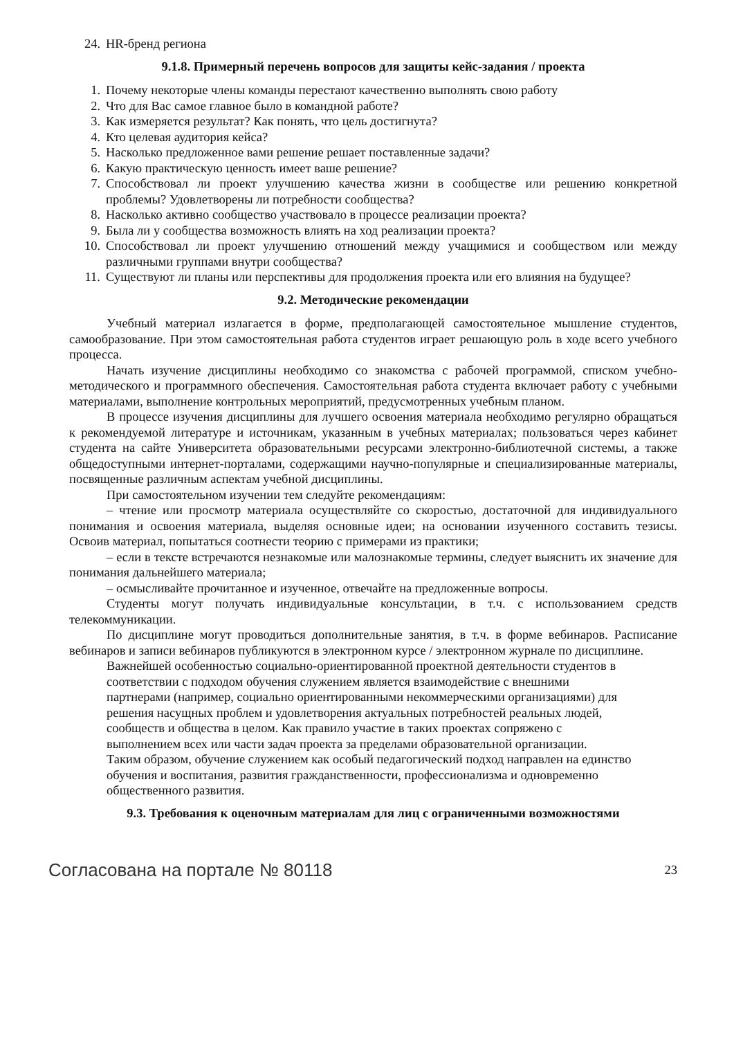24. HR-бренд региона
9.1.8. Примерный перечень вопросов для защиты кейс-задания / проекта
1. Почему некоторые члены команды перестают качественно выполнять свою работу
2. Что для Вас самое главное было в командной работе?
3. Как измеряется результат? Как понять, что цель достигнута?
4. Кто целевая аудитория кейса?
5. Насколько предложенное вами решение решает поставленные задачи?
6. Какую практическую ценность имеет ваше решение?
7. Способствовал ли проект улучшению качества жизни в сообществе или решению конкретной проблемы? Удовлетворены ли потребности сообщества?
8. Насколько активно сообщество участвовало в процессе реализации проекта?
9. Была ли у сообщества возможность влиять на ход реализации проекта?
10. Способствовал ли проект улучшению отношений между учащимися и сообществом или между различными группами внутри сообщества?
11. Существуют ли планы или перспективы для продолжения проекта или его влияния на будущее?
9.2. Методические рекомендации
Учебный материал излагается в форме, предполагающей самостоятельное мышление студентов, самообразование. При этом самостоятельная работа студентов играет решающую роль в ходе всего учебного процесса.
Начать изучение дисциплины необходимо со знакомства с рабочей программой, списком учебно-методического и программного обеспечения. Самостоятельная работа студента включает работу с учебными материалами, выполнение контрольных мероприятий, предусмотренных учебным планом.
В процессе изучения дисциплины для лучшего освоения материала необходимо регулярно обращаться к рекомендуемой литературе и источникам, указанным в учебных материалах; пользоваться через кабинет студента на сайте Университета образовательными ресурсами электронно-библиотечной системы, а также общедоступными интернет-порталами, содержащими научно-популярные и специализированные материалы, посвященные различным аспектам учебной дисциплины.
При самостоятельном изучении тем следуйте рекомендациям:
– чтение или просмотр материала осуществляйте со скоростью, достаточной для индивидуального понимания и освоения материала, выделяя основные идеи; на основании изученного составить тезисы. Освоив материал, попытаться соотнести теорию с примерами из практики;
– если в тексте встречаются незнакомые или малознакомые термины, следует выяснить их значение для понимания дальнейшего материала;
– осмысливайте прочитанное и изученное, отвечайте на предложенные вопросы.
Студенты могут получать индивидуальные консультации, в т.ч. с использованием средств телекоммуникации.
По дисциплине могут проводиться дополнительные занятия, в т.ч. в форме вебинаров. Расписание вебинаров и записи вебинаров публикуются в электронном курсе / электронном журнале по дисциплине.
Важнейшей особенностью социально-ориентированной проектной деятельности студентов в соответствии с подходом обучения служением является взаимодействие с внешними партнерами (например, социально ориентированными некоммерческими организациями) для решения насущных проблем и удовлетворения актуальных потребностей реальных людей, сообществ и общества в целом. Как правило участие в таких проектах сопряжено с выполнением всех или части задач проекта за пределами образовательной организации.
Таким образом, обучение служением как особый педагогический подход направлен на единство обучения и воспитания, развития гражданственности, профессионализма и одновременно общественного развития.
9.3. Требования к оценочным материалам для лиц с ограниченными возможностями
Согласована на портале № 80118 23